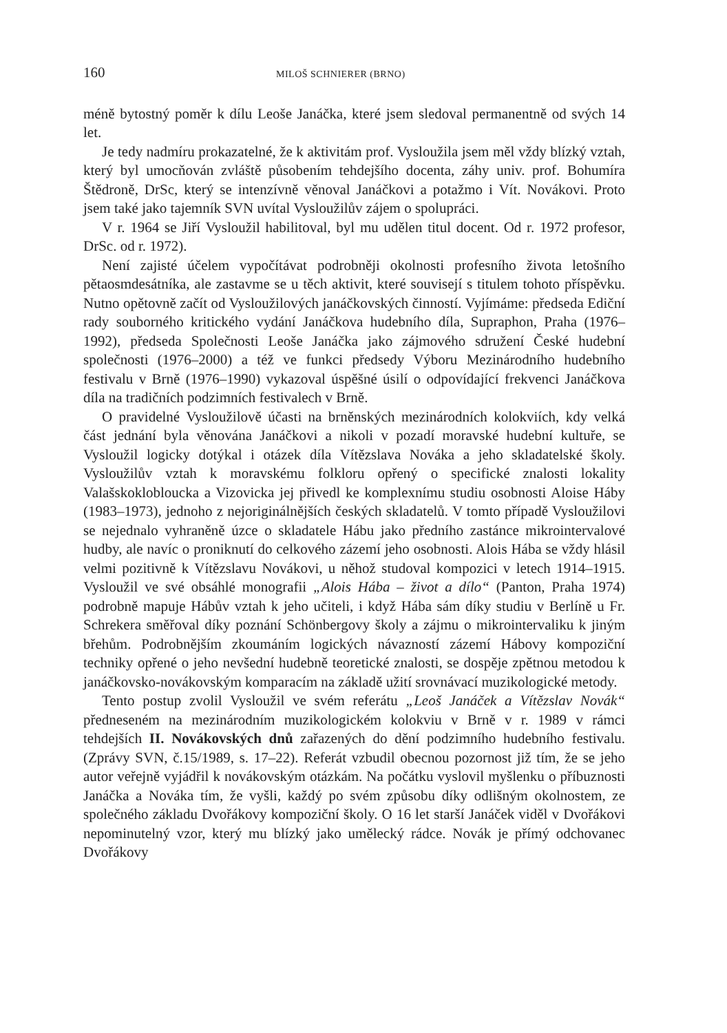160 MILOŠ SCHNIERER (BRNO)
méně bytostný poměr k dílu Leoše Janáčka, které jsem sledoval permanentně od svých 14 let.
Je tedy nadmíru prokazatelné, že k aktivitám prof. Vysloužila jsem měl vždy blízký vztah, který byl umocňován zvláště působením tehdejšího docenta, záhy univ. prof. Bohumíra Štědroně, DrSc, který se intenzívně věnoval Janáčkovi a potažmo i Vít. Novákovi. Proto jsem také jako tajemník SVN uvítal Vysloužilův zájem o spolupráci.
V r. 1964 se Jiří Vysloužil habilitoval, byl mu udělen titul docent. Od r. 1972 profesor, DrSc. od r. 1972).
Není zajisté účelem vypočítávat podrobněji okolnosti profesního života letošního pětaosmdesátníka, ale zastavme se u těch aktivit, které souvisejí s titulem tohoto příspěvku. Nutno opětovně začít od Vysloužilových janáčkovských činností. Vyjímáme: předseda Ediční rady souborného kritického vydání Janáčkova hudebního díla, Supraphon, Praha (1976–1992), předseda Společnosti Leoše Janáčka jako zájmového sdružení České hudební společnosti (1976–2000) a též ve funkci předsedy Výboru Mezinárodního hudebního festivalu v Brně (1976–1990) vykazoval úspěšné úsilí o odpovídající frekvenci Janáčkova díla na tradičních podzimních festivalech v Brně.
O pravidelné Vysloužilově účasti na brněnských mezinárodních kolokviích, kdy velká část jednání byla věnována Janáčkovi a nikoli v pozadí moravské hudební kultuře, se Vysloužil logicky dotýkal i otázek díla Vítězslava Nováka a jeho skladatelské školy. Vysloužilův vztah k moravskému folkloru opřený o specifické znalosti lokality Valašskoklobloucka a Vizovicka jej přivedl ke komplexnímu studiu osobnosti Aloise Háby (1983–1973), jednoho z nejoriginálnějších českých skladatelů. V tomto případě Vysloužilovi se nejednalo vyhraněně úzce o skladatele Hábu jako předního zastánce mikrointervalové hudby, ale navíc o proniknutí do celkového zázemí jeho osobnosti. Alois Hába se vždy hlásil velmi pozitivně k Vítězslavu Novákovi, u něhož studoval kompozici v letech 1914–1915. Vysloužil ve své obsáhlé monografii „Alois Hába – život a dílo“ (Panton, Praha 1974) podrobně mapuje Hábův vztah k jeho učiteli, i když Hába sám díky studiu v Berlíně u Fr. Schrekera směřoval díky poznání Schönbergovy školy a zájmu o mikrointervaliku k jiným břehům. Podrobnějším zkoumáním logických návazností zázemí Hábovy kompoziční techniky opřené o jeho nevšední hudebně teoretické znalosti, se dospěje zpětnou metodou k janáčkovsko-novákovským komparacím na základě užití srovnávací muzikologické metody.
Tento postup zvolil Vysloužil ve svém referátu „Leoš Janáček a Vítězslav Novák“ předneseném na mezinárodním muzikologickém kolokviu v Brně v r. 1989 v rámci tehdejších II. Novákovských dnů zařazených do dění podzimního hudebního festivalu. (Zprávy SVN, č.15/1989, s. 17–22). Referát vzbudil obecnou pozornost již tím, že se jeho autor veřejně vyjádřil k novákovským otázkám. Na počátku vyslovil myšlenku o příbuznosti Janáčka a Nováka tím, že vyšli, každý po svém způsobu díky odlišným okolnostem, ze společného základu Dvořákovy kompoziční školy. O 16 let starší Janáček viděl v Dvořákovi nepominutelný vzor, který mu blízký jako umělecký rádce. Novák je přímý odchovanec Dvořákovy